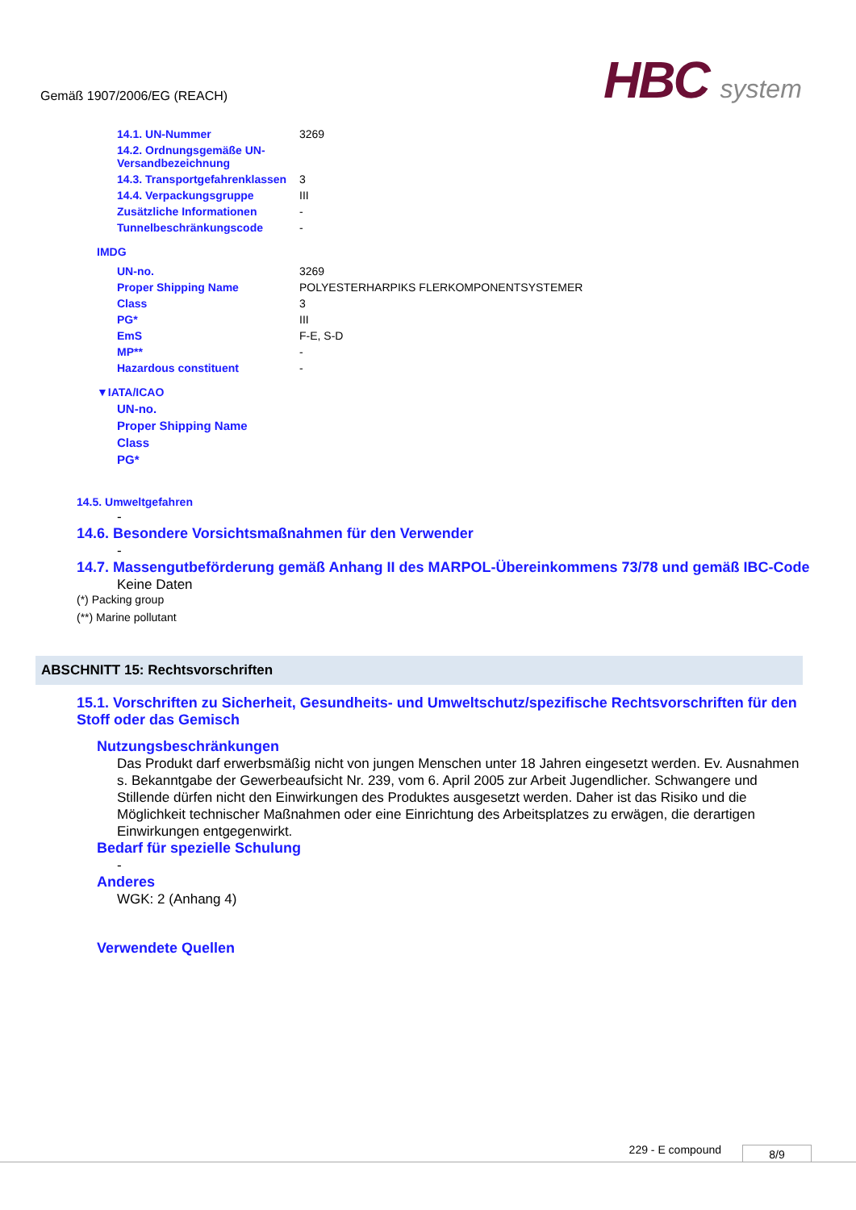Gemäß 1907/2006/EG (REACH) HBC system
| 14.1. UN-Nummer | 3269 |
| 14.2. Ordnungsgemäße UN-Versandbezeichnung | |
| 14.3. Transportgefahrenklassen | 3 |
| 14.4. Verpackungsgruppe | III |
| Zusätzliche Informationen | - |
| Tunnelbeschränkungscode | - |
IMDG
| UN-no. | 3269 |
| Proper Shipping Name | POLYESTERHARPIKS FLERKOMPONENTSYSTEMER |
| Class | 3 |
| PG* | III |
| EmS | F-E, S-D |
| MP** | - |
| Hazardous constituent | - |
▼IATA/ICAO
| UN-no. |
| Proper Shipping Name |
| Class |
| PG* |
14.5. Umweltgefahren
-
14.6. Besondere Vorsichtsmaßnahmen für den Verwender
-
14.7. Massengutbeförderung gemäß Anhang II des MARPOL-Übereinkommens 73/78 und gemäß IBC-Code
Keine Daten
(*) Packing group
(**) Marine pollutant
ABSCHNITT 15: Rechtsvorschriften
15.1. Vorschriften zu Sicherheit, Gesundheits- und Umweltschutz/spezifische Rechtsvorschriften für den Stoff oder das Gemisch
Nutzungsbeschränkungen
Das Produkt darf erwerbsmäßig nicht von jungen Menschen unter 18 Jahren eingesetzt werden. Ev. Ausnahmen s. Bekanntgabe der Gewerbeaufsicht Nr. 239, vom 6. April 2005 zur Arbeit Jugendlicher. Schwangere und Stillende dürfen nicht den Einwirkungen des Produktes ausgesetzt werden. Daher ist das Risiko und die Möglichkeit technischer Maßnahmen oder eine Einrichtung des Arbeitsplatzes zu erwägen, die derartigen Einwirkungen entgegenwirkt.
Bedarf für spezielle Schulung
-
Anderes
WGK: 2 (Anhang 4)
Verwendete Quellen
229 - E compound 8/9